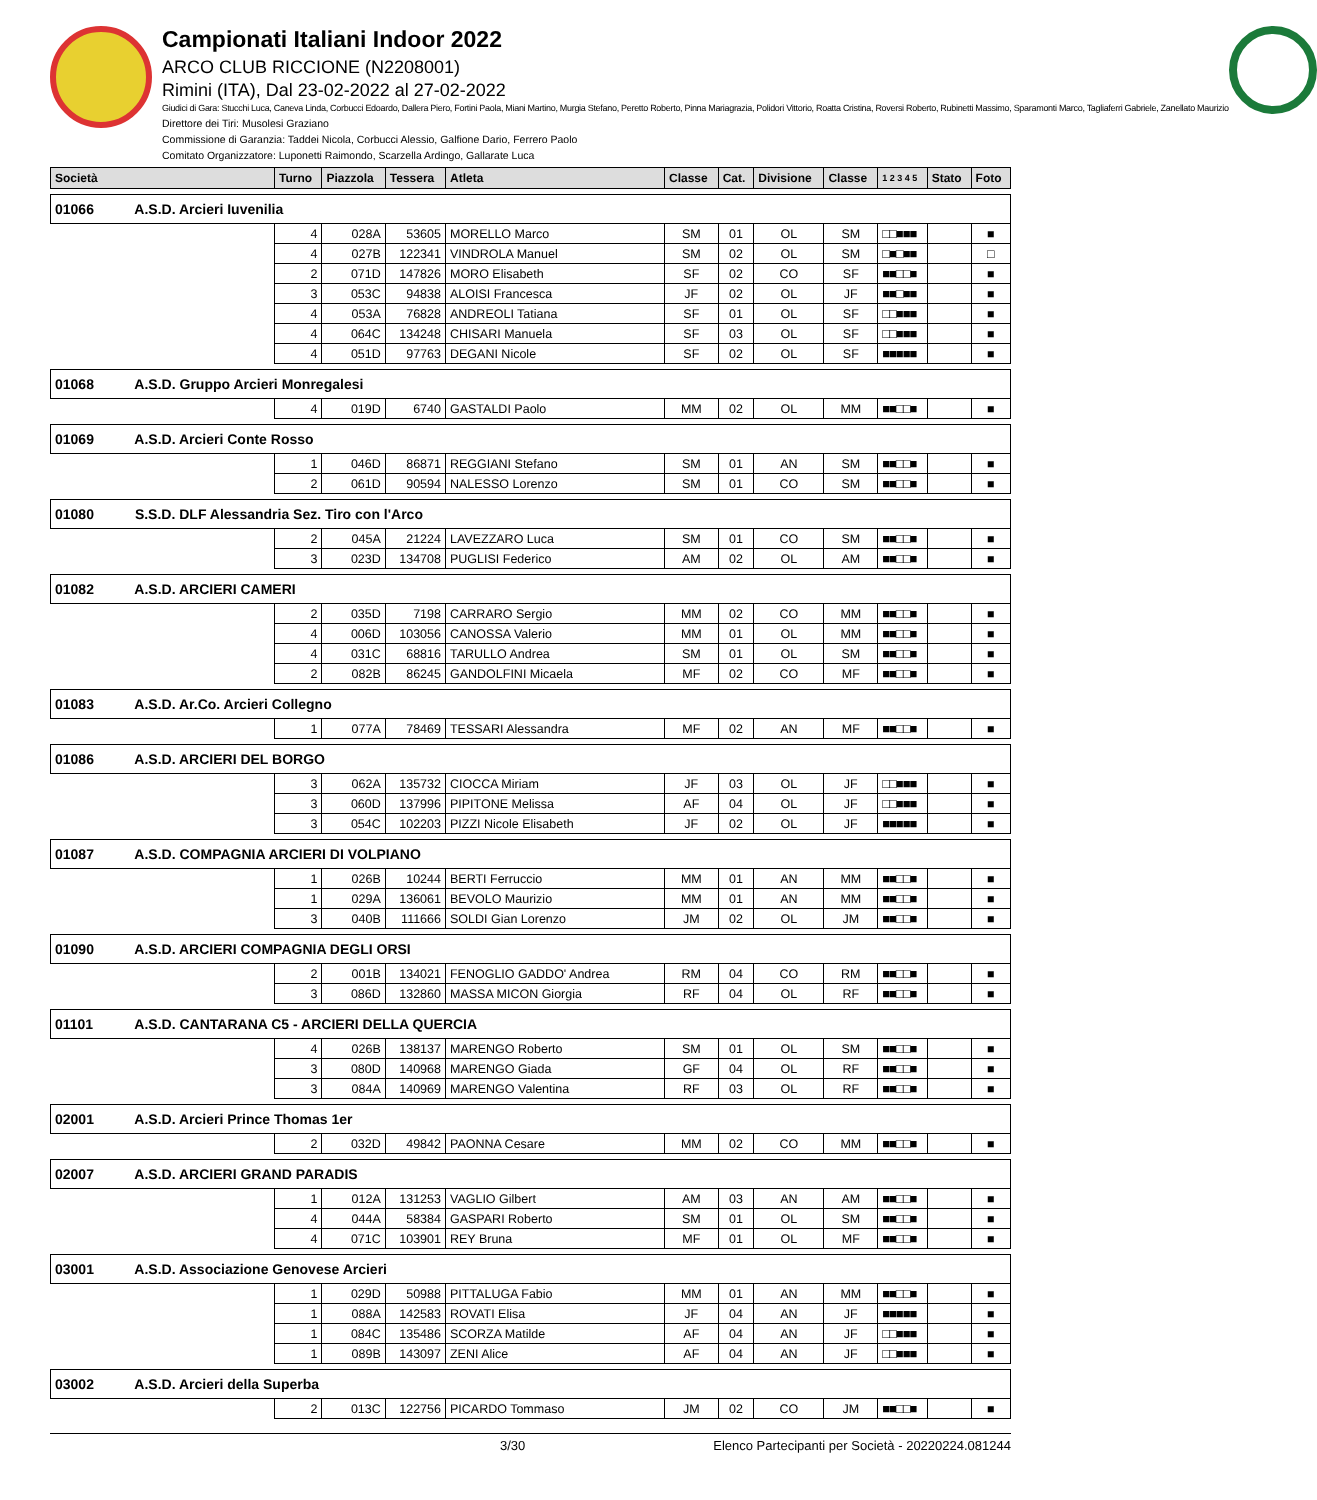Campionati Italiani Indoor 2022
ARCO CLUB RICCIONE (N2208001)
Rimini (ITA), Dal 23-02-2022 al 27-02-2022
Giudici di Gara: Stucchi Luca, Caneva Linda, Corbucci Edoardo, Dallera Piero, Fortini Paola, Miani Martino, Murgia Stefano, Peretto Roberto, Pinna Mariagrazia, Polidori Vittorio, Roatta Cristina, Roversi Roberto, Rubinetti Massimo, Sparamonti Marco, Tagliaferri Gabriele, Zanellato Maurizio
Direttore dei Tiri: Musolesi Graziano
Commissione di Garanzia: Taddei Nicola, Corbucci Alessio, Galfione Dario, Ferrero Paolo
Comitato Organizzatore: Luponetti Raimondo, Scarzella Ardingo, Gallarate Luca
| Società | Turno | Piazzola | Tessera | Atleta | Classe | Cat. | Divisione | Classe | 1 2 3 4 5 | Stato | Foto |
| --- | --- | --- | --- | --- | --- | --- | --- | --- | --- | --- | --- |
| 01066 A.S.D. Arcieri Iuvenilia | | | | | | | | | | | |
| | 4 | 028A | 53605 | MORELLO Marco | SM | 01 | OL | SM | □□■■■ | | ■ |
| | 4 | 027B | 122341 | VINDROLA Manuel | SM | 02 | OL | SM | □■□■■ | | □ |
| | 2 | 071D | 147826 | MORO Elisabeth | SF | 02 | CO | SF | ■■□□■ | | ■ |
| | 3 | 053C | 94838 | ALOISI Francesca | JF | 02 | OL | JF | ■■□■■ | | ■ |
| | 4 | 053A | 76828 | ANDREOLI Tatiana | SF | 01 | OL | SF | □□■■■ | | ■ |
| | 4 | 064C | 134248 | CHISARI Manuela | SF | 03 | OL | SF | □□■■■ | | ■ |
| | 4 | 051D | 97763 | DEGANI Nicole | SF | 02 | OL | SF | ■■■■■ | | ■ |
| 01068 A.S.D. Gruppo Arcieri Monregalesi | | | | | | | | | | | |
| | 4 | 019D | 6740 | GASTALDI Paolo | MM | 02 | OL | MM | ■■□□■ | | ■ |
| 01069 A.S.D. Arcieri Conte Rosso | | | | | | | | | | | |
| | 1 | 046D | 86871 | REGGIANI Stefano | SM | 01 | AN | SM | ■■□□■ | | ■ |
| | 2 | 061D | 90594 | NALESSO Lorenzo | SM | 01 | CO | SM | ■■□□■ | | ■ |
| 01080 S.S.D. DLF Alessandria Sez. Tiro con l'Arco | | | | | | | | | | | |
| | 2 | 045A | 21224 | LAVEZZARO Luca | SM | 01 | CO | SM | ■■□□■ | | ■ |
| | 3 | 023D | 134708 | PUGLISI Federico | AM | 02 | OL | AM | ■■□□■ | | ■ |
| 01082 A.S.D. ARCIERI CAMERI | | | | | | | | | | | |
| | 2 | 035D | 7198 | CARRARO Sergio | MM | 02 | CO | MM | ■■□□■ | | ■ |
| | 4 | 006D | 103056 | CANOSSA Valerio | MM | 01 | OL | MM | ■■□□■ | | ■ |
| | 4 | 031C | 68816 | TARULLO Andrea | SM | 01 | OL | SM | ■■□□■ | | ■ |
| | 2 | 082B | 86245 | GANDOLFINI Micaela | MF | 02 | CO | MF | ■■□□■ | | ■ |
| 01083 A.S.D. Ar.Co. Arcieri Collegno | | | | | | | | | | | |
| | 1 | 077A | 78469 | TESSARI Alessandra | MF | 02 | AN | MF | ■■□□■ | | ■ |
| 01086 A.S.D. ARCIERI DEL BORGO | | | | | | | | | | | |
| | 3 | 062A | 135732 | CIOCCA Miriam | JF | 03 | OL | JF | □□■■■ | | ■ |
| | 3 | 060D | 137996 | PIPITONE Melissa | AF | 04 | OL | JF | □□■■■ | | ■ |
| | 3 | 054C | 102203 | PIZZI Nicole Elisabeth | JF | 02 | OL | JF | ■■■■■ | | ■ |
| 01087 A.S.D. COMPAGNIA ARCIERI DI VOLPIANO | | | | | | | | | | | |
| | 1 | 026B | 10244 | BERTI Ferruccio | MM | 01 | AN | MM | ■■□□■ | | ■ |
| | 1 | 029A | 136061 | BEVOLO Maurizio | MM | 01 | AN | MM | ■■□□■ | | ■ |
| | 3 | 040B | 111666 | SOLDI Gian Lorenzo | JM | 02 | OL | JM | ■■□□■ | | ■ |
| 01090 A.S.D. ARCIERI COMPAGNIA DEGLI ORSI | | | | | | | | | | | |
| | 2 | 001B | 134021 | FENOGLIO GADDO' Andrea | RM | 04 | CO | RM | ■■□□■ | | ■ |
| | 3 | 086D | 132860 | MASSA MICON Giorgia | RF | 04 | OL | RF | ■■□□■ | | ■ |
| 01101 A.S.D. CANTARANA C5 - ARCIERI DELLA QUERCIA | | | | | | | | | | | |
| | 4 | 026B | 138137 | MARENGO Roberto | SM | 01 | OL | SM | ■■□□■ | | ■ |
| | 3 | 080D | 140968 | MARENGO Giada | GF | 04 | OL | RF | ■■□□■ | | ■ |
| | 3 | 084A | 140969 | MARENGO Valentina | RF | 03 | OL | RF | ■■□□■ | | ■ |
| 02001 A.S.D. Arcieri Prince Thomas 1er | | | | | | | | | | | |
| | 2 | 032D | 49842 | PAONNA Cesare | MM | 02 | CO | MM | ■■□□■ | | ■ |
| 02007 A.S.D. ARCIERI GRAND PARADIS | | | | | | | | | | | |
| | 1 | 012A | 131253 | VAGLIO Gilbert | AM | 03 | AN | AM | ■■□□■ | | ■ |
| | 4 | 044A | 58384 | GASPARI Roberto | SM | 01 | OL | SM | ■■□□■ | | ■ |
| | 4 | 071C | 103901 | REY Bruna | MF | 01 | OL | MF | ■■□□■ | | ■ |
| 03001 A.S.D. Associazione Genovese Arcieri | | | | | | | | | | | |
| | 1 | 029D | 50988 | PITTALUGA Fabio | MM | 01 | AN | MM | ■■□□■ | | ■ |
| | 1 | 088A | 142583 | ROVATI Elisa | JF | 04 | AN | JF | ■■■■■ | | ■ |
| | 1 | 084C | 135486 | SCORZA Matilde | AF | 04 | AN | JF | □□■■■ | | ■ |
| | 1 | 089B | 143097 | ZENI Alice | AF | 04 | AN | JF | □□■■■ | | ■ |
| 03002 A.S.D. Arcieri della Superba | | | | | | | | | | | |
| | 2 | 013C | 122756 | PICARDO Tommaso | JM | 02 | CO | JM | ■■□□■ | | ■ |
3/30 Elenco Partecipanti per Società - 20220224.081244